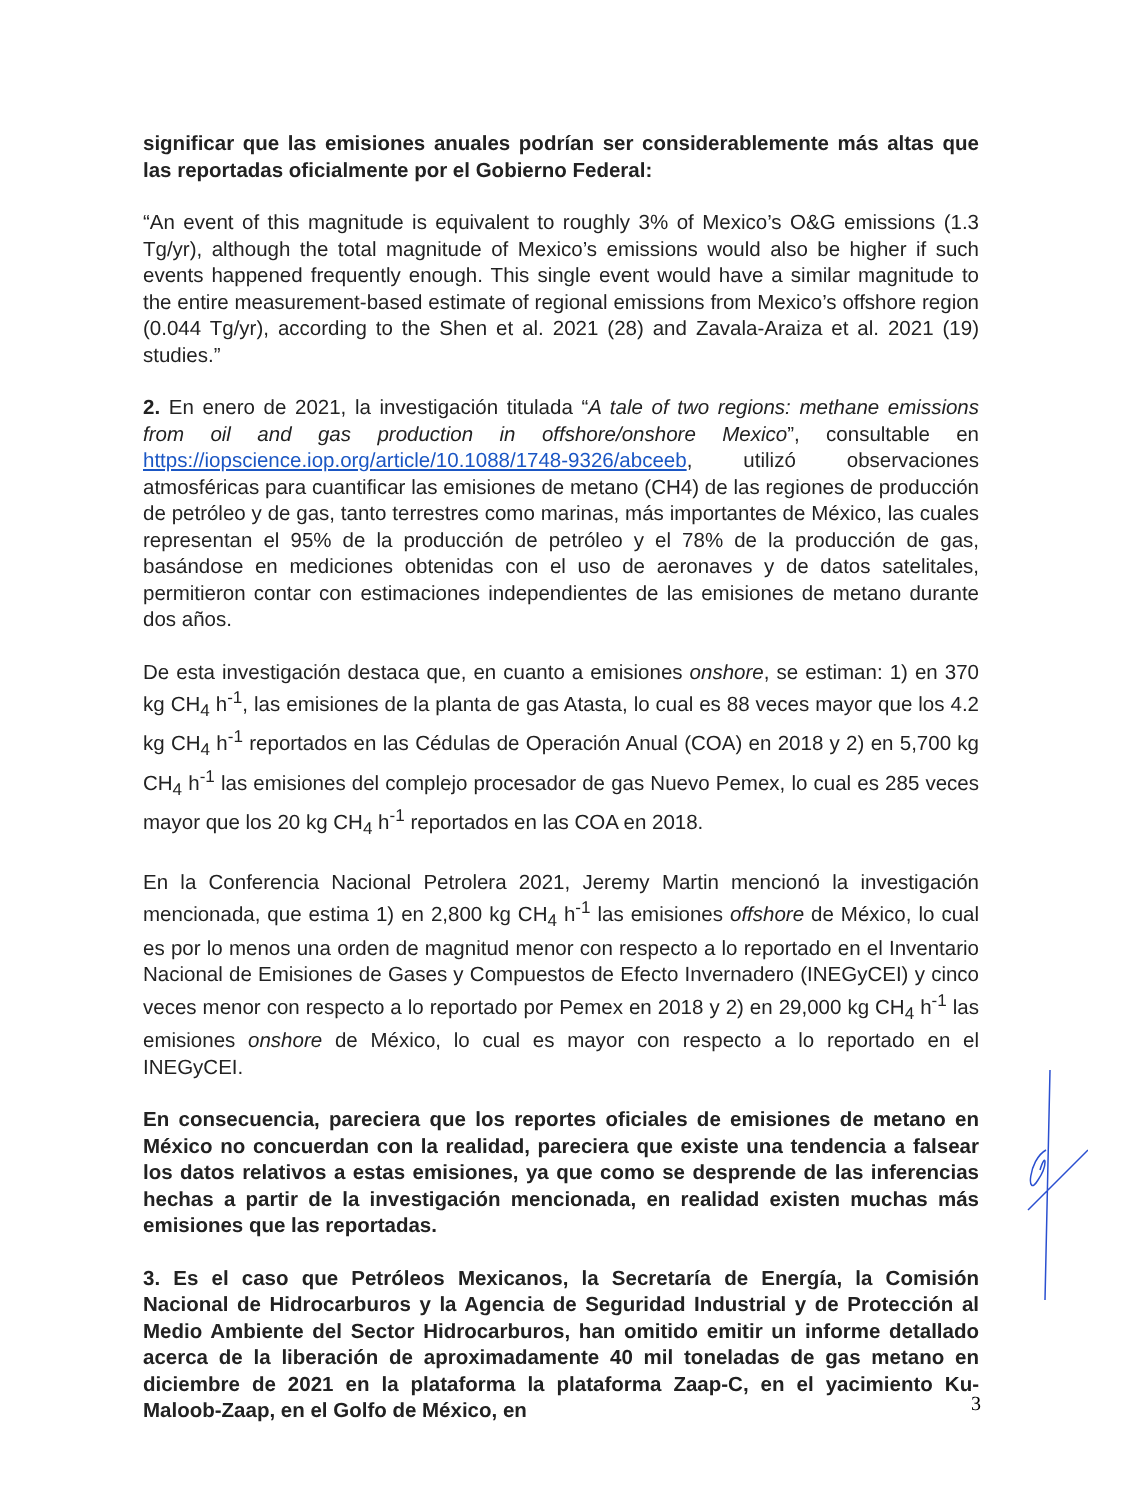significar que las emisiones anuales podrían ser considerablemente más altas que las reportadas oficialmente por el Gobierno Federal:
“An event of this magnitude is equivalent to roughly 3% of Mexico’s O&G emissions (1.3 Tg/yr), although the total magnitude of Mexico’s emissions would also be higher if such events happened frequently enough. This single event would have a similar magnitude to the entire measurement-based estimate of regional emissions from Mexico’s offshore region (0.044 Tg/yr), according to the Shen et al. 2021 (28) and Zavala-Araiza et al. 2021 (19) studies.”
2. En enero de 2021, la investigación titulada “A tale of two regions: methane emissions from oil and gas production in offshore/onshore Mexico”, consultable en https://iopscience.iop.org/article/10.1088/1748-9326/abceeb, utilizó observaciones atmosféricas para cuantificar las emisiones de metano (CH4) de las regiones de producción de petróleo y de gas, tanto terrestres como marinas, más importantes de México, las cuales representan el 95% de la producción de petróleo y el 78% de la producción de gas, basándose en mediciones obtenidas con el uso de aeronaves y de datos satelitales, permitieron contar con estimaciones independientes de las emisiones de metano durante dos años.
De esta investigación destaca que, en cuanto a emisiones onshore, se estiman: 1) en 370 kg CH<sub>4</sub> h<sup>-1</sup>, las emisiones de la planta de gas Atasta, lo cual es 88 veces mayor que los 4.2 kg CH<sub>4</sub> h<sup>-1</sup> reportados en las Cédulas de Operación Anual (COA) en 2018 y 2) en 5,700 kg CH<sub>4</sub> h<sup>-1</sup> las emisiones del complejo procesador de gas Nuevo Pemex, lo cual es 285 veces mayor que los 20 kg CH<sub>4</sub> h<sup>-1</sup> reportados en las COA en 2018.
En la Conferencia Nacional Petrolera 2021, Jeremy Martin mencionó la investigación mencionada, que estima 1) en 2,800 kg CH<sub>4</sub> h<sup>-1</sup> las emisiones offshore de México, lo cual es por lo menos una orden de magnitud menor con respecto a lo reportado en el Inventario Nacional de Emisiones de Gases y Compuestos de Efecto Invernadero (INEGyCEI) y cinco veces menor con respecto a lo reportado por Pemex en 2018 y 2) en 29,000 kg CH<sub>4</sub> h<sup>-1</sup> las emisiones onshore de México, lo cual es mayor con respecto a lo reportado en el INEGyCEI.
En consecuencia, pareciera que los reportes oficiales de emisiones de metano en México no concuerdan con la realidad, pareciera que existe una tendencia a falsear los datos relativos a estas emisiones, ya que como se desprende de las inferencias hechas a partir de la investigación mencionada, en realidad existen muchas más emisiones que las reportadas.
3. Es el caso que Petróleos Mexicanos, la Secretaría de Energía, la Comisión Nacional de Hidrocarburos y la Agencia de Seguridad Industrial y de Protección al Medio Ambiente del Sector Hidrocarburos, han omitido emitir un informe detallado acerca de la liberación de aproximadamente 40 mil toneladas de gas metano en diciembre de 2021 en la plataforma la plataforma Zaap-C, en el yacimiento Ku-Maloob-Zaap, en el Golfo de México, en
3